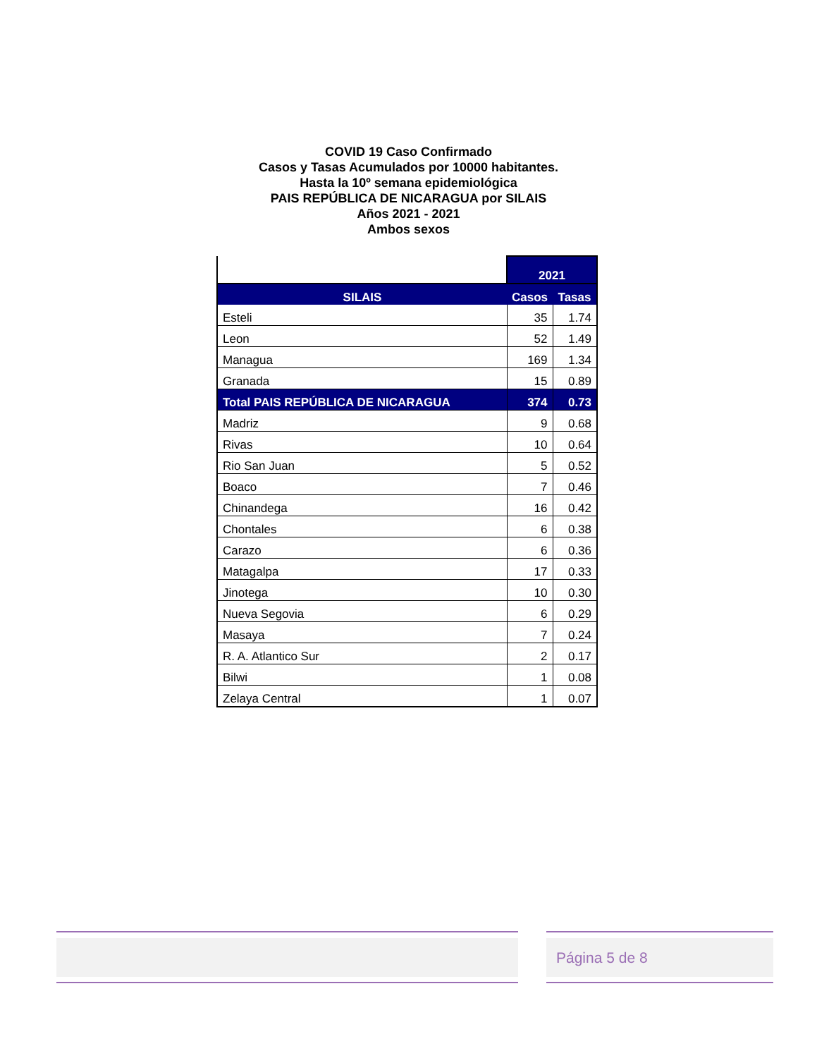COVID 19 Caso Confirmado
Casos y Tasas Acumulados por 10000 habitantes.
Hasta la 10º semana epidemiológica
PAIS REPÚBLICA DE NICARAGUA por SILAIS
Años 2021 - 2021
Ambos sexos
| | 2021 | |
| --- | --- | --- |
| SILAIS | Casos | Tasas |
| Esteli | 35 | 1.74 |
| Leon | 52 | 1.49 |
| Managua | 169 | 1.34 |
| Granada | 15 | 0.89 |
| Total PAIS REPÚBLICA DE NICARAGUA | 374 | 0.73 |
| Madriz | 9 | 0.68 |
| Rivas | 10 | 0.64 |
| Rio San Juan | 5 | 0.52 |
| Boaco | 7 | 0.46 |
| Chinandega | 16 | 0.42 |
| Chontales | 6 | 0.38 |
| Carazo | 6 | 0.36 |
| Matagalpa | 17 | 0.33 |
| Jinotega | 10 | 0.30 |
| Nueva Segovia | 6 | 0.29 |
| Masaya | 7 | 0.24 |
| R. A. Atlantico Sur | 2 | 0.17 |
| Bilwi | 1 | 0.08 |
| Zelaya Central | 1 | 0.07 |
Página 5 de 8